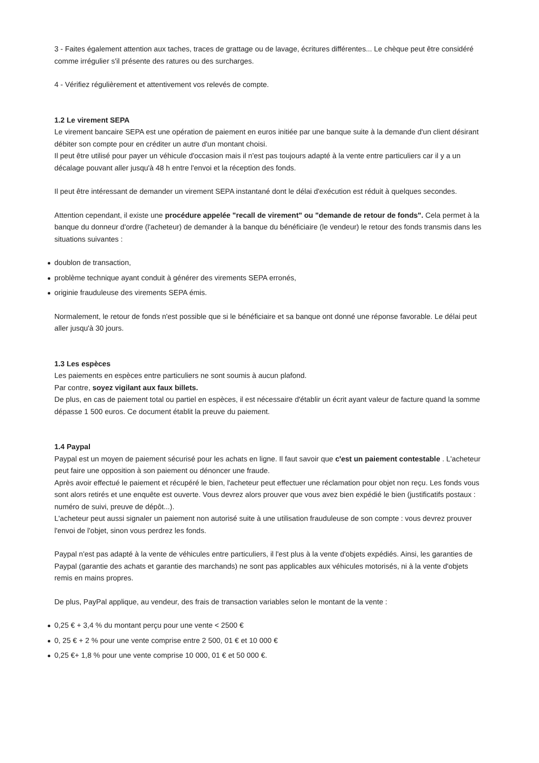3 - Faites également attention aux taches, traces de grattage ou de lavage, écritures différentes... Le chèque peut être considéré comme irrégulier s'il présente des ratures ou des surcharges.
4 - Vérifiez régulièrement et attentivement vos relevés de compte.
1.2 Le virement SEPA
Le virement bancaire SEPA est une opération de paiement en euros initiée par une banque suite à la demande d'un client désirant débiter son compte pour en créditer un autre d'un montant choisi.
Il peut être utilisé pour payer un véhicule d'occasion mais il n'est pas toujours adapté à la vente entre particuliers car il y a un décalage pouvant aller jusqu'à 48 h entre l'envoi et la réception des fonds.
Il peut être intéressant de demander un virement SEPA instantané dont le délai d'exécution est réduit à quelques secondes.
Attention cependant, il existe une procédure appelée "recall de virement" ou "demande de retour de fonds". Cela permet à la banque du donneur d'ordre (l'acheteur) de demander à la banque du bénéficiaire (le vendeur) le retour des fonds transmis dans les situations suivantes :
doublon de transaction,
problème technique ayant conduit à générer des virements SEPA erronés,
originie frauduleuse des virements SEPA émis.
Normalement, le retour de fonds n'est possible que si le bénéficiaire et sa banque ont donné une réponse favorable. Le délai peut aller jusqu'à 30 jours.
1.3 Les espèces
Les paiements en espèces entre particuliers ne sont soumis à aucun plafond.
Par contre, soyez vigilant aux faux billets.
De plus, en cas de paiement total ou partiel en espèces, il est nécessaire d'établir un écrit ayant valeur de facture quand la somme dépasse 1 500 euros. Ce document établit la preuve du paiement.
1.4 Paypal
Paypal est un moyen de paiement sécurisé pour les achats en ligne. Il faut savoir que c'est un paiement contestable . L'acheteur peut faire une opposition à son paiement ou dénoncer une fraude.
Après avoir effectué le paiement et récupéré le bien, l'acheteur peut effectuer une réclamation pour objet non reçu. Les fonds vous sont alors retirés et une enquête est ouverte. Vous devrez alors prouver que vous avez bien expédié le bien (justificatifs postaux : numéro de suivi, preuve de dépôt...).
L'acheteur peut aussi signaler un paiement non autorisé suite à une utilisation frauduleuse de son compte : vous devrez prouver l'envoi de l'objet, sinon vous perdrez les fonds.
Paypal n'est pas adapté à la vente de véhicules entre particuliers, il l'est plus à la vente d'objets expédiés. Ainsi, les garanties de Paypal (garantie des achats et garantie des marchands) ne sont pas applicables aux véhicules motorisés, ni à la vente d'objets remis en mains propres.
De plus, PayPal applique, au vendeur, des frais de transaction variables selon le montant de la vente :
0,25 € + 3,4 % du montant perçu pour une vente < 2500 €
0, 25 € + 2 % pour une vente comprise entre 2 500, 01 € et 10 000 €
0,25 €+ 1,8 % pour une vente comprise 10 000, 01 € et 50 000 €.